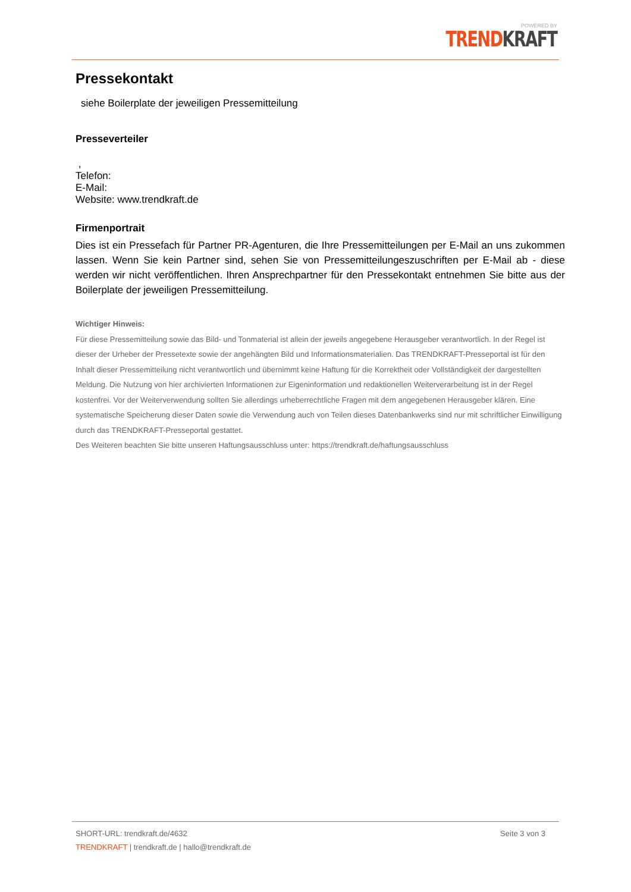POWERED BY
TREND KRAFT
Pressekontakt
siehe Boilerplate der jeweiligen Pressemitteilung
Presseverteiler
,
Telefon:
E-Mail:
Website: www.trendkraft.de
Firmenportrait
Dies ist ein Pressefach für Partner PR-Agenturen, die Ihre Pressemitteilungen per E-Mail an uns zukommen lassen. Wenn Sie kein Partner sind, sehen Sie von Pressemitteilungeszuschriften per E-Mail ab - diese werden wir nicht veröffentlichen. Ihren Ansprechpartner für den Pressekontakt entnehmen Sie bitte aus der Boilerplate der jeweiligen Pressemitteilung.
Wichtiger Hinweis:
Für diese Pressemitteilung sowie das Bild- und Tonmaterial ist allein der jeweils angegebene Herausgeber verantwortlich. In der Regel ist dieser der Urheber der Pressetexte sowie der angehängten Bild und Informationsmaterialien. Das TRENDKRAFT-Presseportal ist für den Inhalt dieser Pressemitteilung nicht verantwortlich und übernimmt keine Haftung für die Korrektheit oder Vollständigkeit der dargestellten Meldung. Die Nutzung von hier archivierten Informationen zur Eigeninformation und redaktionellen Weiterverarbeitung ist in der Regel kostenfrei. Vor der Weiterverwendung sollten Sie allerdings urheberrechtliche Fragen mit dem angegebenen Herausgeber klären. Eine systematische Speicherung dieser Daten sowie die Verwendung auch von Teilen dieses Datenbankwerks sind nur mit schriftlicher Einwilligung durch das TRENDKRAFT-Presseportal gestattet.
Des Weiteren beachten Sie bitte unseren Haftungsausschluss unter: https://trendkraft.de/haftungsausschluss
SHORT-URL: trendkraft.de/4632 Seite 3 von 3
TRENDKRAFT | trendkraft.de | hallo@trendkraft.de